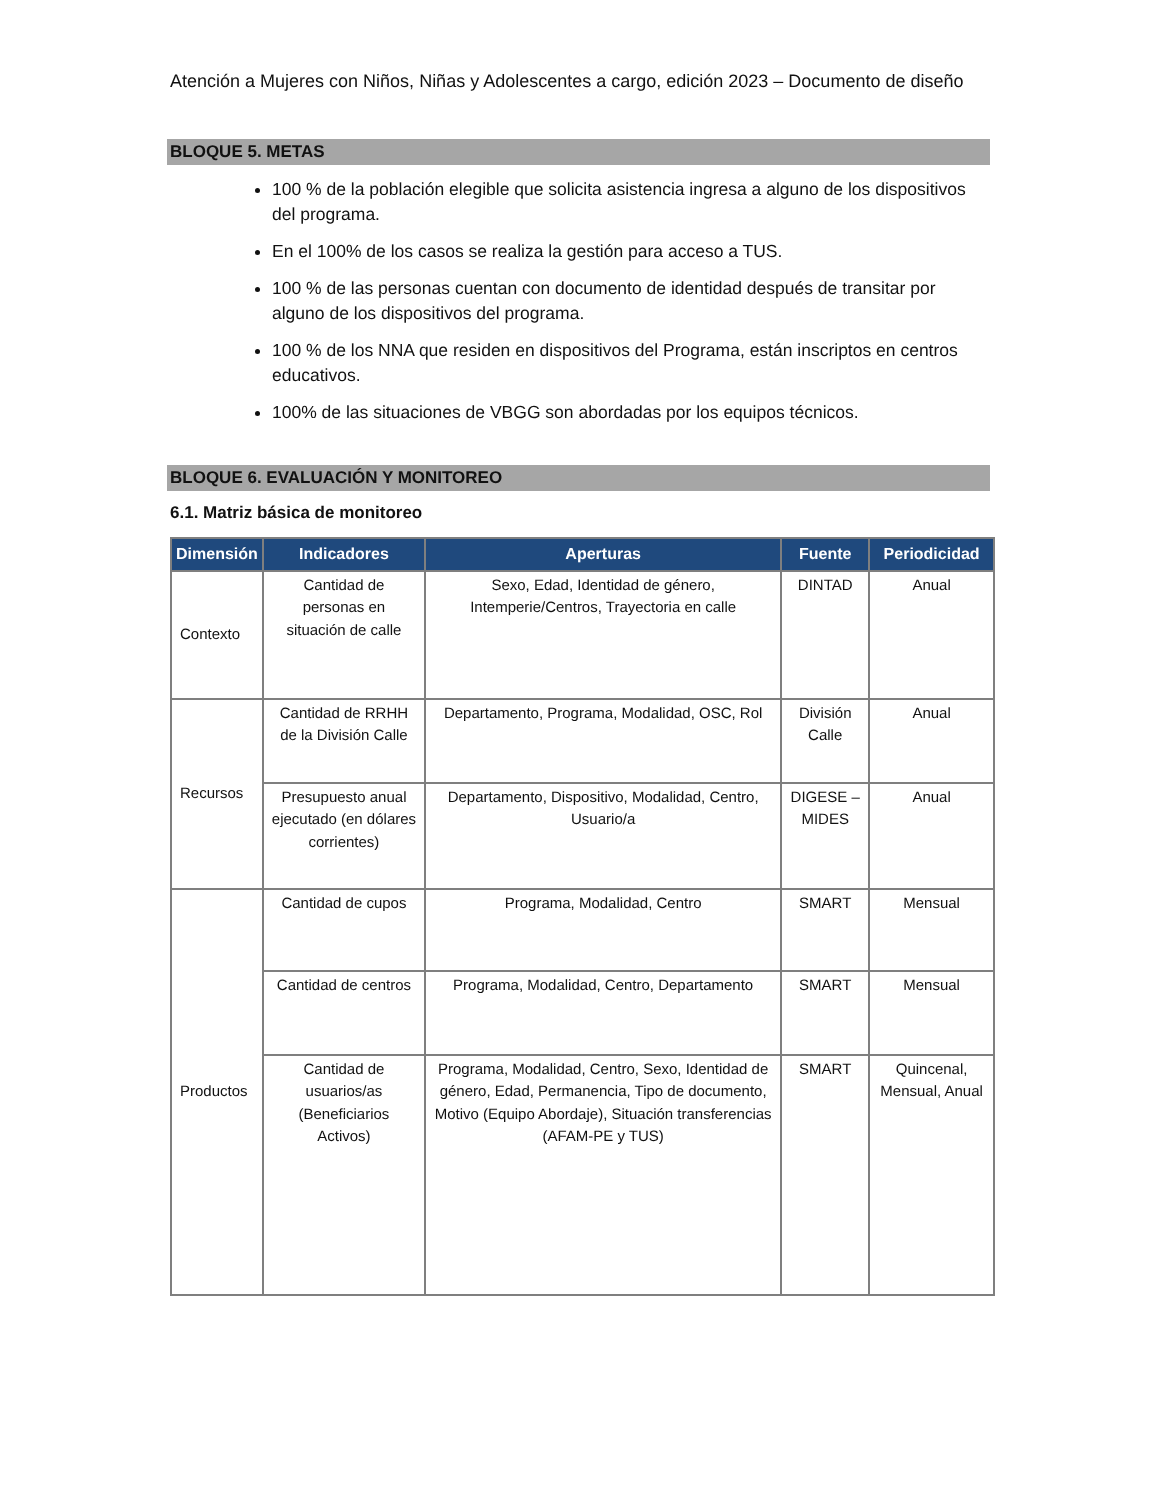Atención a Mujeres con Niños, Niñas y Adolescentes a cargo, edición 2023 – Documento de diseño
BLOQUE 5. METAS
100 % de la población elegible que solicita asistencia ingresa a alguno de los dispositivos del programa.
En el 100% de los casos se realiza la gestión para acceso a TUS.
100 % de las personas cuentan con documento de identidad después de transitar por alguno de los dispositivos del programa.
100 % de los NNA que residen en dispositivos del Programa, están inscriptos en centros educativos.
100% de las situaciones de VBGG son abordadas por los equipos técnicos.
BLOQUE 6. EVALUACIÓN Y MONITOREO
6.1. Matriz básica de monitoreo
| Dimensión | Indicadores | Aperturas | Fuente | Periodicidad |
| --- | --- | --- | --- | --- |
| Contexto | Cantidad de personas en situación de calle | Sexo, Edad, Identidad de género, Intemperie/Centros, Trayectoria en calle | DINTAD | Anual |
| Recursos | Cantidad de RRHH de la División Calle | Departamento, Programa, Modalidad, OSC, Rol | División Calle | Anual |
| | Presupuesto anual ejecutado (en dólares corrientes) | Departamento, Dispositivo, Modalidad, Centro, Usuario/a | DIGESE – MIDES | Anual |
| Productos | Cantidad de cupos | Programa, Modalidad, Centro | SMART | Mensual |
| | Cantidad de centros | Programa, Modalidad, Centro, Departamento | SMART | Mensual |
| | Cantidad de usuarios/as (Beneficiarios Activos) | Programa, Modalidad, Centro, Sexo, Identidad de género, Edad, Permanencia, Tipo de documento, Motivo (Equipo Abordaje), Situación transferencias (AFAM-PE y TUS) | SMART | Quincenal, Mensual, Anual |